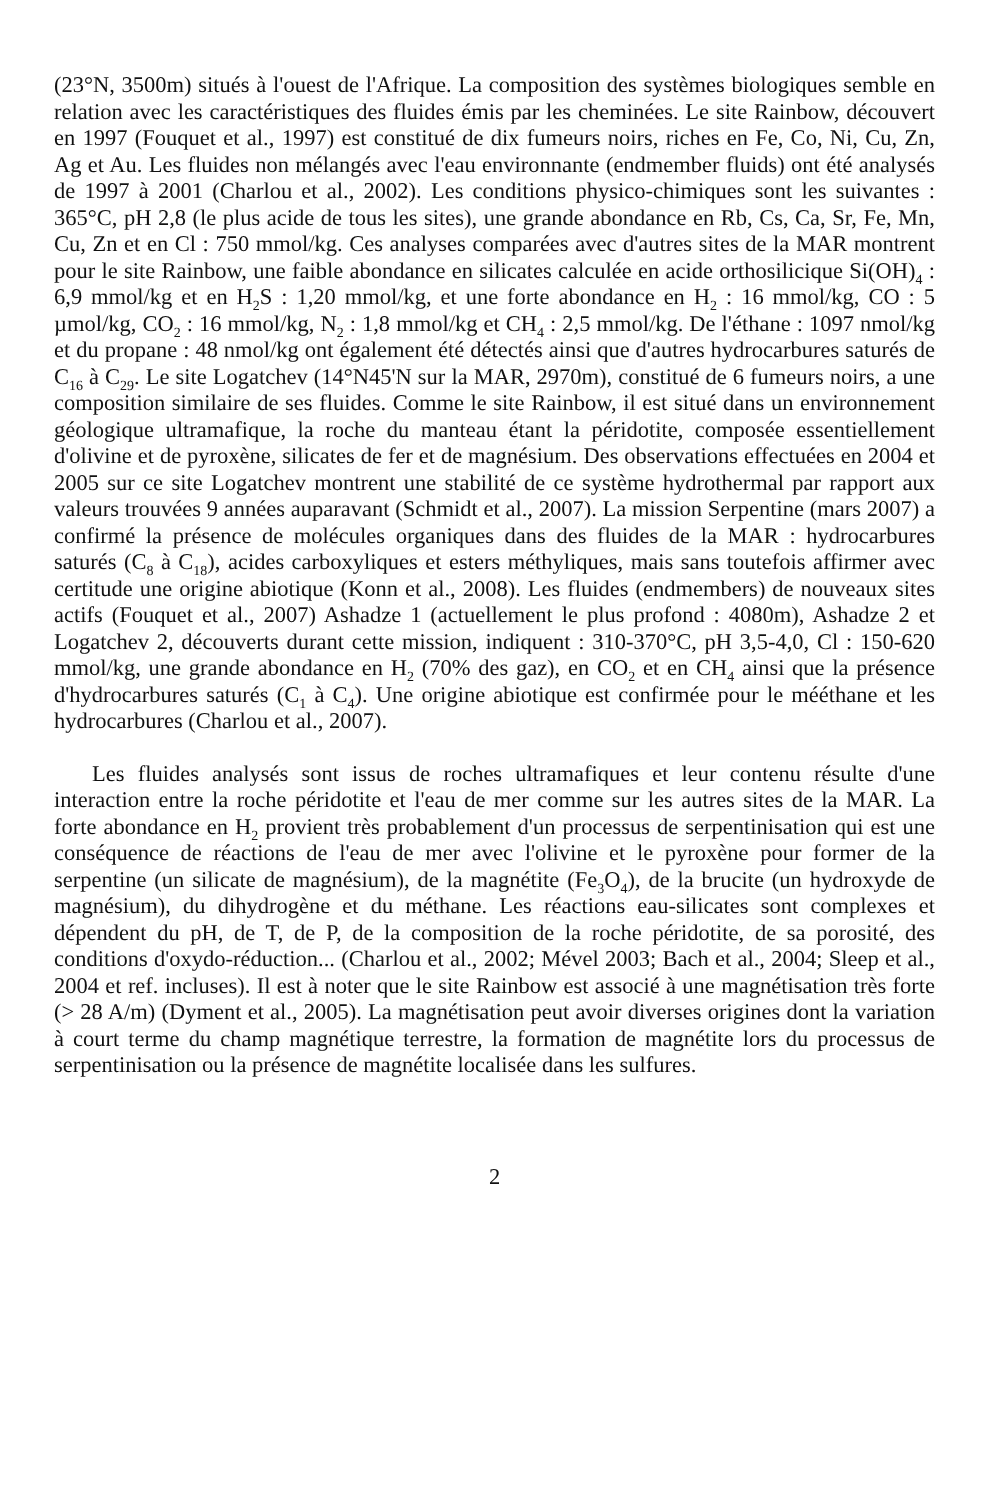(23°N, 3500m) situés à l'ouest de l'Afrique. La composition des systèmes biologiques semble en relation avec les caractéristiques des fluides émis par les cheminées. Le site Rainbow, découvert en 1997 (Fouquet et al., 1997) est constitué de dix fumeurs noirs, riches en Fe, Co, Ni, Cu, Zn, Ag et Au. Les fluides non mélangés avec l'eau environnante (endmember fluids) ont été analysés de 1997 à 2001 (Charlou et al., 2002). Les conditions physico-chimiques sont les suivantes : 365°C, pH 2,8 (le plus acide de tous les sites), une grande abondance en Rb, Cs, Ca, Sr, Fe, Mn, Cu, Zn et en Cl : 750 mmol/kg. Ces analyses comparées avec d'autres sites de la MAR montrent pour le site Rainbow, une faible abondance en silicates calculée en acide orthosilicique Si(OH)<sub>4</sub> : 6,9 mmol/kg et en H<sub>2</sub>S : 1,20 mmol/kg, et une forte abondance en H<sub>2</sub> : 16 mmol/kg, CO : 5 µmol/kg, CO<sub>2</sub> : 16 mmol/kg, N<sub>2</sub> : 1,8 mmol/kg et CH<sub>4</sub> : 2,5 mmol/kg. De l'éthane : 1097 nmol/kg et du propane : 48 nmol/kg ont également été détectés ainsi que d'autres hydrocarbures saturés de C<sub>16</sub> à C<sub>29</sub>. Le site Logatchev (14°N45'N sur la MAR, 2970m), constitué de 6 fumeurs noirs, a une composition similaire de ses fluides. Comme le site Rainbow, il est situé dans un environnement géologique ultramafique, la roche du manteau étant la péridotite, composée essentiellement d'olivine et de pyroxène, silicates de fer et de magnésium. Des observations effectuées en 2004 et 2005 sur ce site Logatchev montrent une stabilité de ce système hydrothermal par rapport aux valeurs trouvées 9 années auparavant (Schmidt et al., 2007). La mission Serpentine (mars 2007) a confirmé la présence de molécules organiques dans des fluides de la MAR : hydrocarbures saturés (C<sub>8</sub> à C<sub>18</sub>), acides carboxyliques et esters méthyliques, mais sans toutefois affirmer avec certitude une origine abiotique (Konn et al., 2008). Les fluides (endmembers) de nouveaux sites actifs (Fouquet et al., 2007) Ashadze 1 (actuellement le plus profond : 4080m), Ashadze 2 et Logatchev 2, découverts durant cette mission, indiquent : 310-370°C, pH 3,5-4,0, Cl : 150-620 mmol/kg, une grande abondance en H<sub>2</sub> (70% des gaz), en CO<sub>2</sub> et en CH<sub>4</sub> ainsi que la présence d'hydrocarbures saturés (C<sub>1</sub> à C<sub>4</sub>). Une origine abiotique est confirmée pour le méé­thane et les hydrocarbures (Charlou et al., 2007).
Les fluides analysés sont issus de roches ultramafiques et leur contenu résulte d'une interaction entre la roche péridotite et l'eau de mer comme sur les autres sites de la MAR. La forte abondance en H<sub>2</sub> provient très probablement d'un processus de serpentinisation qui est une conséquence de réactions de l'eau de mer avec l'olivine et le pyroxène pour former de la serpentine (un silicate de magnésium), de la magnétite (Fe<sub>3</sub>O<sub>4</sub>), de la brucite (un hydroxyde de magnésium), du dihydrogène et du méthane. Les réactions eau-silicates sont complexes et dépendent du pH, de T, de P, de la composition de la roche péridotite, de sa porosité, des conditions d'oxydo-réduction... (Charlou et al., 2002; Mével 2003; Bach et al., 2004; Sleep et al., 2004 et ref. incluses). Il est à noter que le site Rainbow est associé à une magnétisation très forte (> 28 A/m) (Dyment et al., 2005). La magnétisation peut avoir diverses origines dont la variation à court terme du champ magnétique terrestre, la formation de magnétite lors du processus de serpentinisation ou la présence de magnétite localisée dans les sulfures.
2